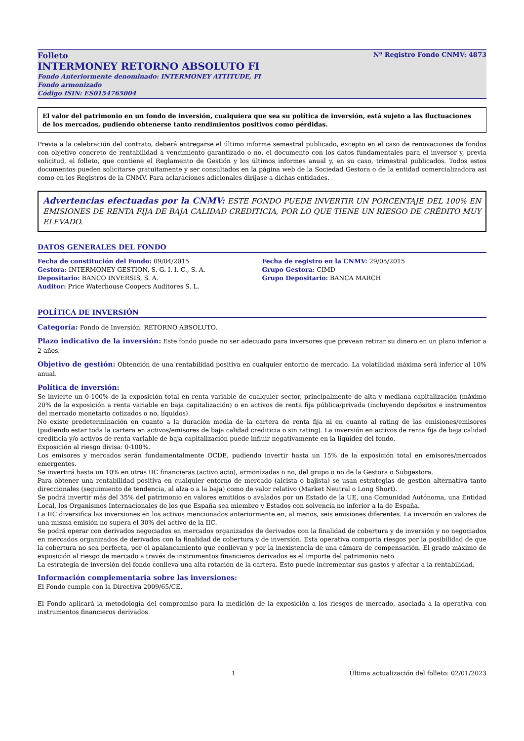Folleto Nº Registro Fondo CNMV: 4873
INTERMONEY RETORNO ABSOLUTO FI
Fondo Anteriormente denominado: INTERMONEY ATTITUDE, FI
Fondo armonizado
Código ISIN: ES0154765004
El valor del patrimonio en un fondo de inversión, cualquiera que sea su política de inversión, está sujeto a las fluctuaciones de los mercados, pudiendo obtenerse tanto rendimientos positivos como pérdidas.
Previa a la celebración del contrato, deberá entregarse el último informe semestral publicado, excepto en el caso de renovaciones de fondos con objetivo concreto de rentabilidad a vencimiento garantizado o no, el documento con los datos fundamentales para el inversor y, previa solicitud, el folleto, que contiene el Reglamento de Gestión y los últimos informes anual y, en su caso, trimestral publicados. Todos estos documentos pueden solicitarse gratuitamente y ser consultados en la página web de la Sociedad Gestora o de la entidad comercializadora así como en los Registros de la CNMV. Para aclaraciones adicionales diríjase a dichas entidades.
Advertencias efectuadas por la CNMV: ESTE FONDO PUEDE INVERTIR UN PORCENTAJE DEL 100% EN EMISIONES DE RENTA FIJA DE BAJA CALIDAD CREDITICIA, POR LO QUE TIENE UN RIESGO DE CRÉDITO MUY ELEVADO.
DATOS GENERALES DEL FONDO
Fecha de constitución del Fondo: 09/04/2015
Gestora: INTERMONEY GESTION, S. G. I. I. C., S. A.
Depositario: BANCO INVERSIS, S. A.
Auditor: Price Waterhouse Coopers Auditores S. L.
Fecha de registro en la CNMV: 29/05/2015
Grupo Gestora: CIMD
Grupo Depositario: BANCA MARCH
POLÍTICA DE INVERSIÓN
Categoría: Fondo de Inversión. RETORNO ABSOLUTO.
Plazo indicativo de la inversión: Este fondo puede no ser adecuado para inversores que prevean retirar su dinero en un plazo inferior a 2 años.
Objetivo de gestión: Obtención de una rentabilidad positiva en cualquier entorno de mercado. La volatilidad máxima será inferior al 10% anual.
Política de inversión:
Se invierte un 0-100% de la exposición total en renta variable de cualquier sector, principalmente de alta y mediana capitalización (máximo 20% de la exposición a renta variable en baja capitalización) o en activos de renta fija pública/privada (incluyendo depósitos e instrumentos del mercado monetario cotizados o no, líquidos).
No existe predeterminación en cuanto a la duración media de la cartera de renta fija ni en cuanto al rating de las emisiones/emisores (pudiendo estar toda la cartera en activos/emisores de baja calidad crediticia o sin rating). La inversión en activos de renta fija de baja calidad crediticia y/o activos de renta variable de baja capitalización puede influir negativamente en la liquidez del fondo.
Exposición al riesgo divisa: 0-100%.
Los emisores y mercados serán fundamentalmente OCDE, pudiendo invertir hasta un 15% de la exposición total en emisores/mercados emergentes.
Se invertirá hasta un 10% en otras IIC financieras (activo acto), armonizadas o no, del grupo o no de la Gestora o Subgestora.
Para obtener una rentabilidad positiva en cualquier entorno de mercado (alcista o bajista) se usan estrategias de gestión alternativa tanto direccionales (seguimiento de tendencia, al alza o a la baja) como de valor relativo (Market Neutral o Long Short).
Se podrá invertir más del 35% del patrimonio en valores emitidos o avalados por un Estado de la UE, una Comunidad Autónoma, una Entidad Local, los Organismos Internacionales de los que España sea miembro y Estados con solvencia no inferior a la de España.
La IIC diversifica las inversiones en los activos mencionados anteriormente en, al menos, seis emisiones diferentes. La inversión en valores de una misma emisión no supera el 30% del activo de la IIC.
Se podrá operar con derivados negociados en mercados organizados de derivados con la finalidad de cobertura y de inversión y no negociados en mercados organizados de derivados con la finalidad de cobertura y de inversión. Esta operativa comporta riesgos por la posibilidad de que la cobertura no sea perfecta, por el apalancamiento que conllevan y por la inexistencia de una cámara de compensación. El grado máximo de exposición al riesgo de mercado a través de instrumentos financieros derivados es el importe del patrimonio neto.
La estrategia de inversión del fondo conlleva una alta rotación de la cartera. Esto puede incrementar sus gastos y afectar a la rentabilidad.
Información complementaria sobre las inversiones:
El Fondo cumple con la Directiva 2009/65/CE.
El Fondo aplicará la metodología del compromiso para la medición de la exposición a los riesgos de mercado, asociada a la operativa con instrumentos financieros derivados.
1 Última actualización del folleto: 02/01/2023